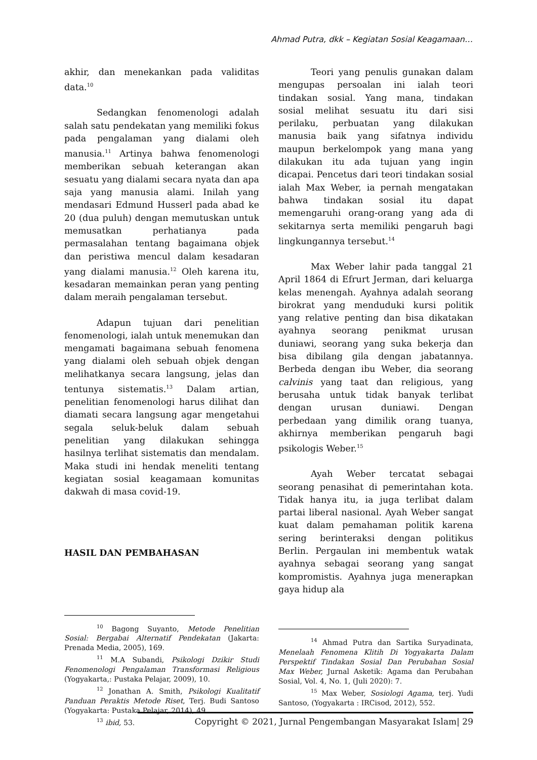Ahmad Putra, dkk – Kegiatan Sosial Keagamaan…
akhir, dan menekankan pada validitas data.<sup>10</sup>
Sedangkan fenomenologi adalah salah satu pendekatan yang memiliki fokus pada pengalaman yang dialami oleh manusia.<sup>11</sup> Artinya bahwa fenomenologi memberikan sebuah keterangan akan sesuatu yang dialami secara nyata dan apa saja yang manusia alami. Inilah yang mendasari Edmund Husserl pada abad ke 20 (dua puluh) dengan memutuskan untuk memusatkan perhatianya pada permasalahan tentang bagaimana objek dan peristiwa mencul dalam kesadaran yang dialami manusia.<sup>12</sup> Oleh karena itu, kesadaran memainkan peran yang penting dalam meraih pengalaman tersebut.
Adapun tujuan dari penelitian fenomenologi, ialah untuk menemukan dan mengamati bagaimana sebuah fenomena yang dialami oleh sebuah objek dengan melihatkanya secara langsung, jelas dan tentunya sistematis.<sup>13</sup> Dalam artian, penelitian fenomenologi harus dilihat dan diamati secara langsung agar mengetahui segala seluk-beluk dalam sebuah penelitian yang dilakukan sehingga hasilnya terlihat sistematis dan mendalam. Maka studi ini hendak meneliti tentang kegiatan sosial keagamaan komunitas dakwah di masa covid-19.
HASIL DAN PEMBAHASAN
<sup>10</sup> Bagong Suyanto, Metode Penelitian Sosial: Bergabai Alternatif Pendekatan (Jakarta: Prenada Media, 2005), 169.
<sup>11</sup> M.A Subandi, Psikologi Dzikir Studi Fenomenologi Pengalaman Transformasi Religious (Yogyakarta,: Pustaka Pelajar, 2009), 10.
<sup>12</sup> Jonathan A. Smith, Psikologi Kualitatif Panduan Peraktis Metode Riset, Terj. Budi Santoso (Yogyakarta: Pustaka Pelajar, 2014), 49.
<sup>13</sup> ibid, 53.
Teori yang penulis gunakan dalam mengupas persoalan ini ialah teori tindakan sosial. Yang mana, tindakan sosial melihat sesuatu itu dari sisi perilaku, perbuatan yang dilakukan manusia baik yang sifatnya individu maupun berkelompok yang mana yang dilakukan itu ada tujuan yang ingin dicapai. Pencetus dari teori tindakan sosial ialah Max Weber, ia pernah mengatakan bahwa tindakan sosial itu dapat memengaruhi orang-orang yang ada di sekitarnya serta memiliki pengaruh bagi lingkungannya tersebut.<sup>14</sup>
Max Weber lahir pada tanggal 21 April 1864 di Efrurt Jerman, dari keluarga kelas menengah. Ayahnya adalah seorang birokrat yang menduduki kursi politik yang relative penting dan bisa dikatakan ayahnya seorang penikmat urusan duniawi, seorang yang suka bekerja dan bisa dibilang gila dengan jabatannya. Berbeda dengan ibu Weber, dia seorang calvinis yang taat dan religious, yang berusaha untuk tidak banyak terlibat dengan urusan duniawi. Dengan perbedaan yang dimilik orang tuanya, akhirnya memberikan pengaruh bagi psikologis Weber.<sup>15</sup>
Ayah Weber tercatat sebagai seorang penasihat di pemerintahan kota. Tidak hanya itu, ia juga terlibat dalam partai liberal nasional. Ayah Weber sangat kuat dalam pemahaman politik karena sering berinteraksi dengan politikus Berlin. Pergaulan ini membentuk watak ayahnya sebagai seorang yang sangat kompromistis. Ayahnya juga menerapkan gaya hidup ala
<sup>14</sup> Ahmad Putra dan Sartika Suryadinata, Menelaah Fenomena Klitih Di Yogyakarta Dalam Perspektif Tindakan Sosial Dan Perubahan Sosial Max Weber, Jurnal Asketik: Agama dan Perubahan Sosial, Vol. 4, No. 1, (Juli 2020): 7.
<sup>15</sup> Max Weber, Sosiologi Agama, terj. Yudi Santoso, (Yogyakarta : IRCisod, 2012), 552.
Copyright © 2021, Jurnal Pengembangan Masyarakat Islam| 29